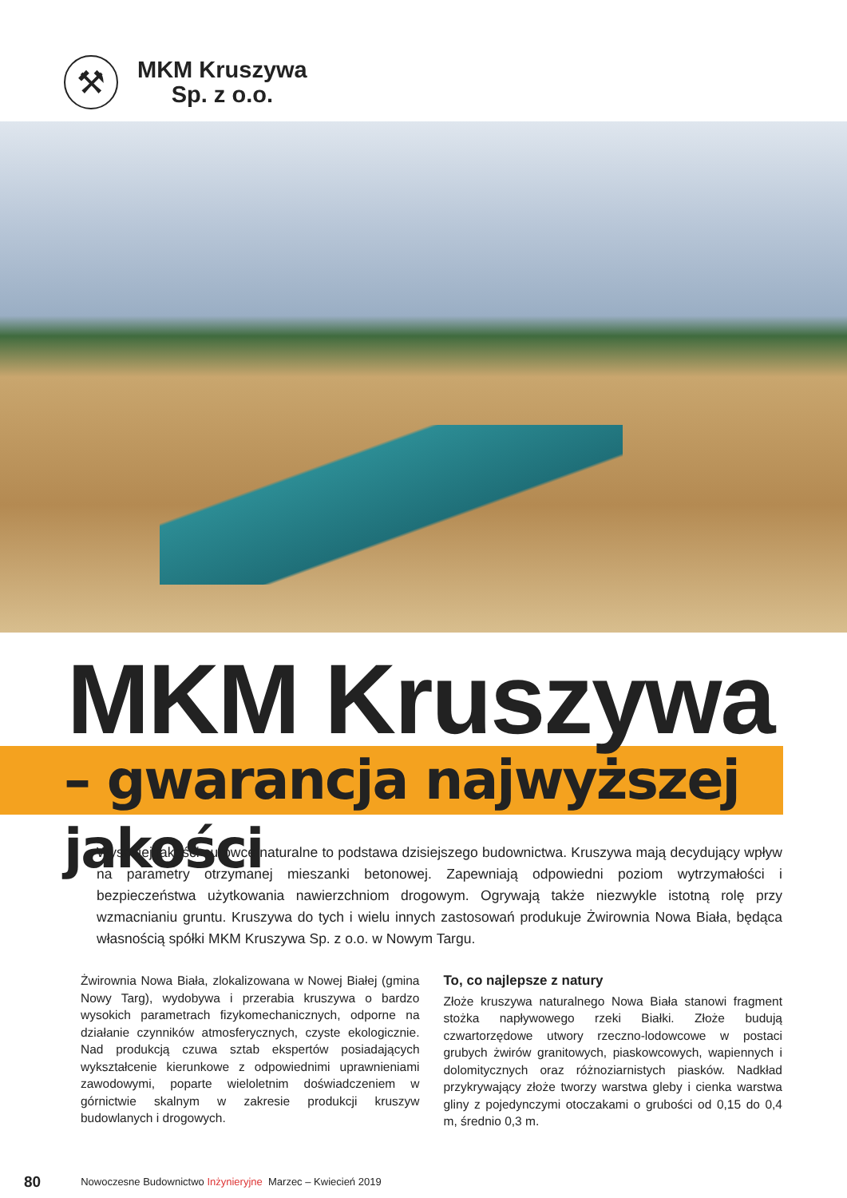⚒
MKM Kruszywa
Sp. z o.o.
MKM Kruszywa
– gwarancja najwyższej jakości
Wysokiej jakości surowce naturalne to podstawa dzisiejszego budownictwa. Kruszywa mają decydujący wpływ na parametry otrzymanej mieszanki betonowej. Zapewniają odpowiedni poziom wytrzymałości i bezpieczeństwa użytkowania nawierzchniom drogowym. Ogrywają także niezwykle istotną rolę przy wzmacnianiu gruntu. Kruszywa do tych i wielu innych zastosowań produkuje Żwirownia Nowa Biała, będąca własnością spółki MKM Kruszywa Sp. z o.o. w Nowym Targu.
Żwirownia Nowa Biała, zlokalizowana w Nowej Białej (gmina Nowy Targ), wydobywa i przerabia kruszywa o bardzo wysokich parametrach fizykomechanicznych, odporne na działanie czynników atmosferycznych, czyste ekologicznie. Nad produkcją czuwa sztab ekspertów posiadających wykształcenie kierunkowe z odpowiednimi uprawnieniami zawodowymi, poparte wieloletnim doświadczeniem w górnictwie skalnym w zakresie produkcji kruszyw budowlanych i drogowych.
To, co najlepsze z natury
Złoże kruszywa naturalnego Nowa Biała stanowi fragment stożka napływowego rzeki Białki. Złoże budują czwartorzędowe utwory rzeczno-lodowcowe w postaci grubych żwirów granitowych, piaskowcowych, wapiennych i dolomitycznych oraz różnoziarnistych piasków. Nadkład przykrywający złoże tworzy warstwa gleby i cienka warstwa gliny z pojedynczymi otoczakami o grubości od 0,15 do 0,4 m, średnio 0,3 m.
80 Nowoczesne Budownictwo Inżynieryjne Marzec – Kwiecień 2019